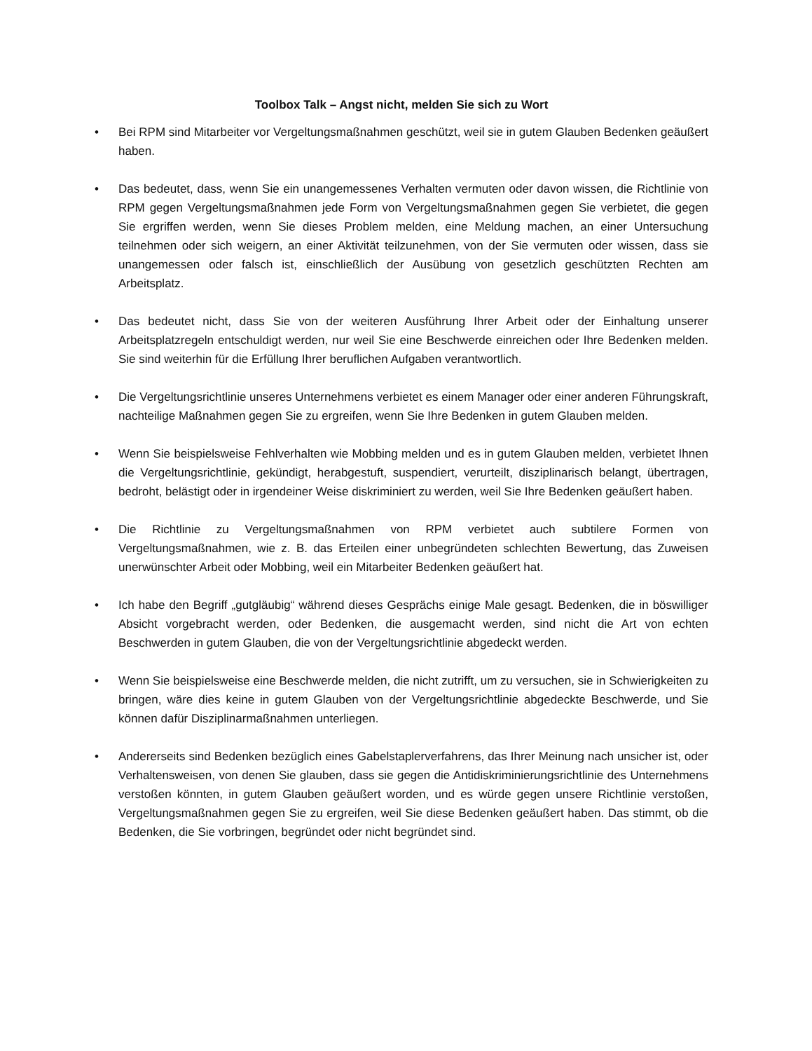Toolbox Talk – Angst nicht, melden Sie sich zu Wort
• Bei RPM sind Mitarbeiter vor Vergeltungsmaßnahmen geschützt, weil sie in gutem Glauben Bedenken geäußert haben.
• Das bedeutet, dass, wenn Sie ein unangemessenes Verhalten vermuten oder davon wissen, die Richtlinie von RPM gegen Vergeltungsmaßnahmen jede Form von Vergeltungsmaßnahmen gegen Sie verbietet, die gegen Sie ergriffen werden, wenn Sie dieses Problem melden, eine Meldung machen, an einer Untersuchung teilnehmen oder sich weigern, an einer Aktivität teilzunehmen, von der Sie vermuten oder wissen, dass sie unangemessen oder falsch ist, einschließlich der Ausübung von gesetzlich geschützten Rechten am Arbeitsplatz.
• Das bedeutet nicht, dass Sie von der weiteren Ausführung Ihrer Arbeit oder der Einhaltung unserer Arbeitsplatzregeln entschuldigt werden, nur weil Sie eine Beschwerde einreichen oder Ihre Bedenken melden. Sie sind weiterhin für die Erfüllung Ihrer beruflichen Aufgaben verantwortlich.
• Die Vergeltungsrichtlinie unseres Unternehmens verbietet es einem Manager oder einer anderen Führungskraft, nachteilige Maßnahmen gegen Sie zu ergreifen, wenn Sie Ihre Bedenken in gutem Glauben melden.
• Wenn Sie beispielsweise Fehlverhalten wie Mobbing melden und es in gutem Glauben melden, verbietet Ihnen die Vergeltungsrichtlinie, gekündigt, herabgestuft, suspendiert, verurteilt, disziplinarisch belangt, übertragen, bedroht, belästigt oder in irgendeiner Weise diskriminiert zu werden, weil Sie Ihre Bedenken geäußert haben.
• Die Richtlinie zu Vergeltungsmaßnahmen von RPM verbietet auch subtilere Formen von Vergeltungsmaßnahmen, wie z. B. das Erteilen einer unbegründeten schlechten Bewertung, das Zuweisen unerwünschter Arbeit oder Mobbing, weil ein Mitarbeiter Bedenken geäußert hat.
• Ich habe den Begriff „gutgläubig“ während dieses Gesprächs einige Male gesagt. Bedenken, die in böswilliger Absicht vorgebracht werden, oder Bedenken, die ausgemacht werden, sind nicht die Art von echten Beschwerden in gutem Glauben, die von der Vergeltungsrichtlinie abgedeckt werden.
• Wenn Sie beispielsweise eine Beschwerde melden, die nicht zutrifft, um zu versuchen, sie in Schwierigkeiten zu bringen, wäre dies keine in gutem Glauben von der Vergeltungsrichtlinie abgedeckte Beschwerde, und Sie können dafür Disziplinarmaßnahmen unterliegen.
• Andererseits sind Bedenken bezüglich eines Gabelstaplerverfahrens, das Ihrer Meinung nach unsicher ist, oder Verhaltensweisen, von denen Sie glauben, dass sie gegen die Antidiskriminierungsrichtlinie des Unternehmens verstoßen könnten, in gutem Glauben geäußert worden, und es würde gegen unsere Richtlinie verstoßen, Vergeltungsmaßnahmen gegen Sie zu ergreifen, weil Sie diese Bedenken geäußert haben. Das stimmt, ob die Bedenken, die Sie vorbringen, begründet oder nicht begründet sind.